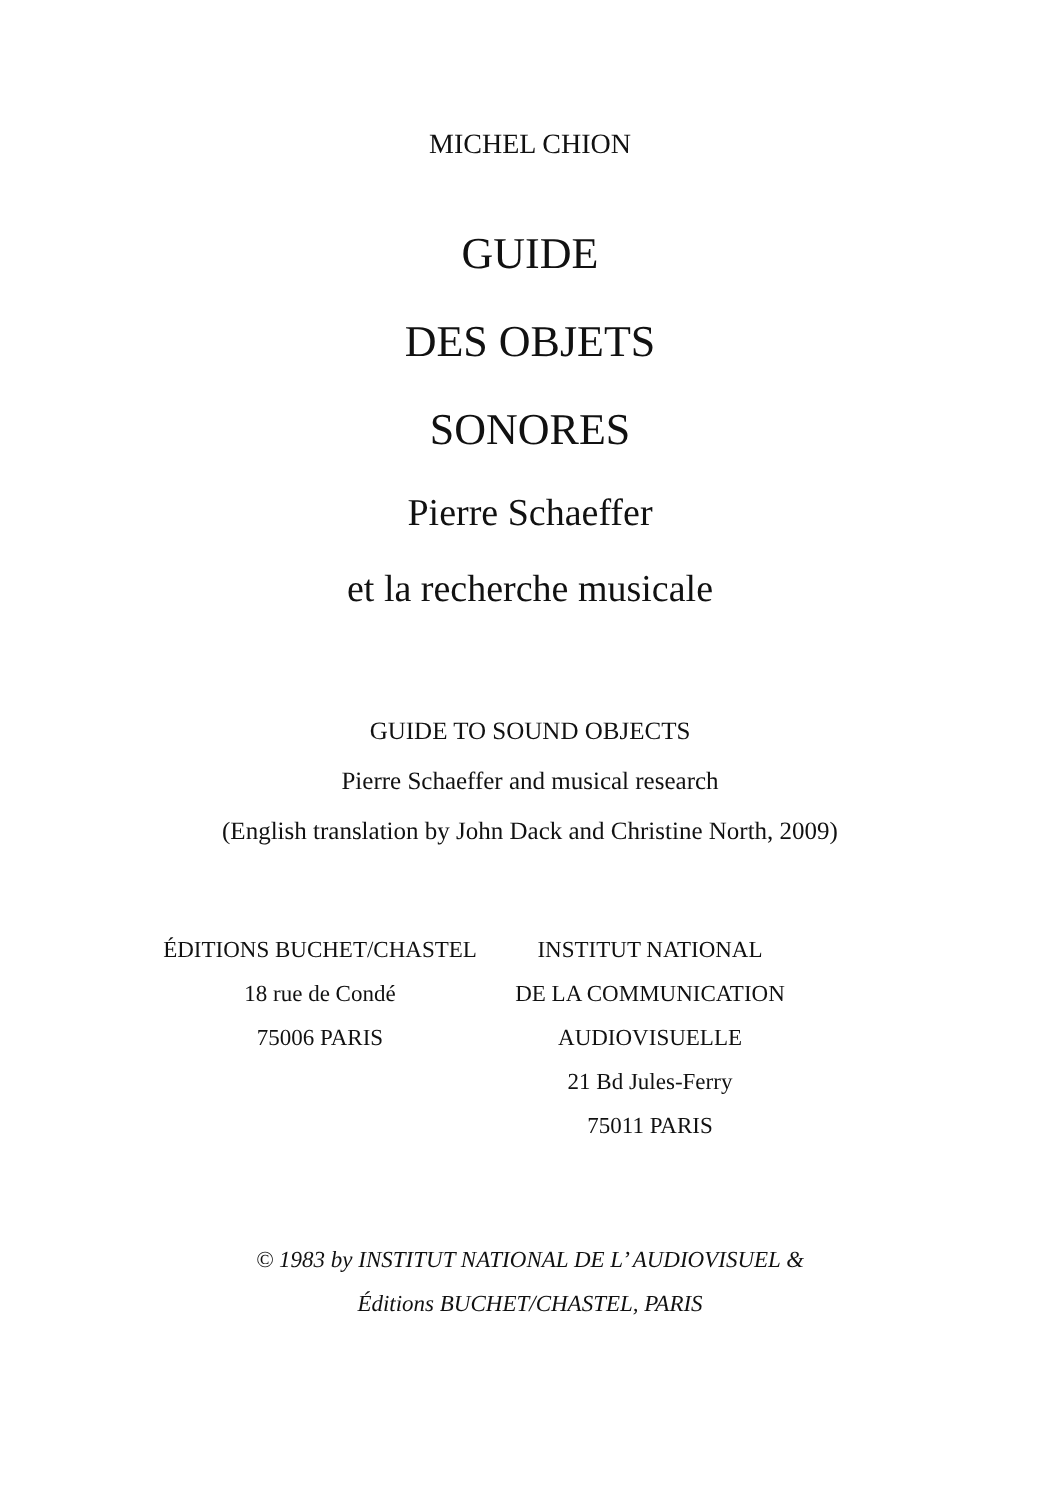MICHEL CHION
GUIDE
DES OBJETS
SONORES
Pierre Schaeffer
et la recherche musicale
GUIDE TO SOUND OBJECTS
Pierre Schaeffer and musical research
(English translation by John Dack and Christine North, 2009)
ÉDITIONS BUCHET/CHASTEL
18 rue de Condé
75006 PARIS
INSTITUT NATIONAL
DE LA COMMUNICATION
AUDIOVISUELLE
21 Bd Jules-Ferry
75011 PARIS
© 1983 by INSTITUT NATIONAL DE L’ AUDIOVISUEL &
Éditions BUCHET/CHASTEL, PARIS